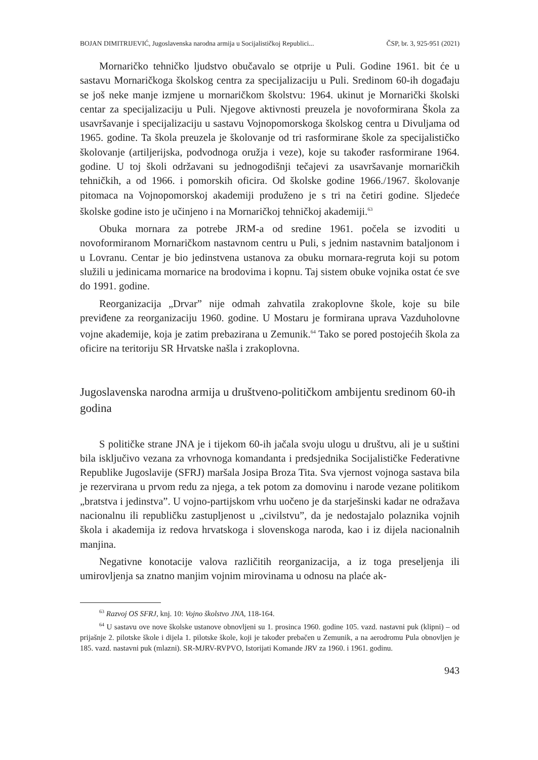BOJAN DIMITRIJEVIĆ, Jugoslavenska narodna armija u Socijalističkoj Republici... ČSP, br. 3, 925-951 (2021)
Mornaričko tehničko ljudstvo obučavalo se otprije u Puli. Godine 1961. bit će u sastavu Mornaričkoga školskog centra za specijalizaciju u Puli. Sredinom 60-ih događaju se još neke manje izmjene u mornaričkom školstvu: 1964. ukinut je Mornarički školski centar za specijalizaciju u Puli. Njegove aktivnosti preuzela je novoformirana Škola za usavršavanje i specijalizaciju u sastavu Vojnopomorskoga školskog centra u Divuljama od 1965. godine. Ta škola preuzela je školovanje od tri rasformirane škole za specijalističko školovanje (artiljerijska, podvodnoga oružja i veze), koje su također rasformirane 1964. godine. U toj školi održavani su jednogodišnji tečajevi za usavršavanje mornaričkih tehničkih, a od 1966. i pomorskih oficira. Od školske godine 1966./1967. školovanje pitomaca na Vojnopomorskoj akademiji produženo je s tri na četiri godine. Sljedeće školske godine isto je učinjeno i na Mornaričkoj tehničkoj akademiji.<sup>63</sup>
Obuka mornara za potrebe JRM-a od sredine 1961. počela se izvoditi u novoformiranom Mornaričkom nastavnom centru u Puli, s jednim nastavnim bataljonom i u Lovranu. Centar je bio jedinstvena ustanova za obuku mornara-regruta koji su potom služili u jedinicama mornarice na brodovima i kopnu. Taj sistem obuke vojnika ostat će sve do 1991. godine.
Reorganizacija „Drvar” nije odmah zahvatila zrakoplovne škole, koje su bile previđene za reorganizaciju 1960. godine. U Mostaru je formirana uprava Vazduholovne vojne akademije, koja je zatim prebazirana u Zemunik.<sup>64</sup> Tako se pored postojećih škola za oficire na teritoriju SR Hrvatske našla i zrakoplovna.
Jugoslavenska narodna armija u društveno-političkom ambijentu sredinom 60-ih godina
S političke strane JNA je i tijekom 60-ih jačala svoju ulogu u društvu, ali je u suštini bila isključivo vezana za vrhovnoga komandanta i predsjednika Socijalističke Federativne Republike Jugoslavije (SFRJ) maršala Josipa Broza Tita. Sva vjernost vojnoga sastava bila je rezervirana u prvom redu za njega, a tek potom za domovinu i narode vezane politikom „bratstva i jedinstva”. U vojno-partijskom vrhu uočeno je da starješinski kadar ne odražava nacionalnu ili republičku zastupljenost u „civilstvu”, da je nedostajalo polaznika vojnih škola i akademija iz redova hrvatskoga i slovenskoga naroda, kao i iz dijela nacionalnih manjina.
Negativne konotacije valova različitih reorganizacija, a iz toga preseljenja ili umirovljenja sa znatno manjim vojnim mirovinama u odnosu na plaće ak-
<sup>63</sup> Razvoj OS SFRJ, knj. 10: Vojno školstvo JNA, 118-164.
<sup>64</sup> U sastavu ove nove školske ustanove obnovljeni su 1. prosinca 1960. godine 105. vazd. nastavni puk (klipni) – od prijašnje 2. pilotske škole i dijela 1. pilotske škole, koji je također prebačen u Zemunik, a na aerodromu Pula obnovljen je 185. vazd. nastavni puk (mlazni). SR-MJRV-RVPVO, Istorijati Komande JRV za 1960. i 1961. godinu.
943